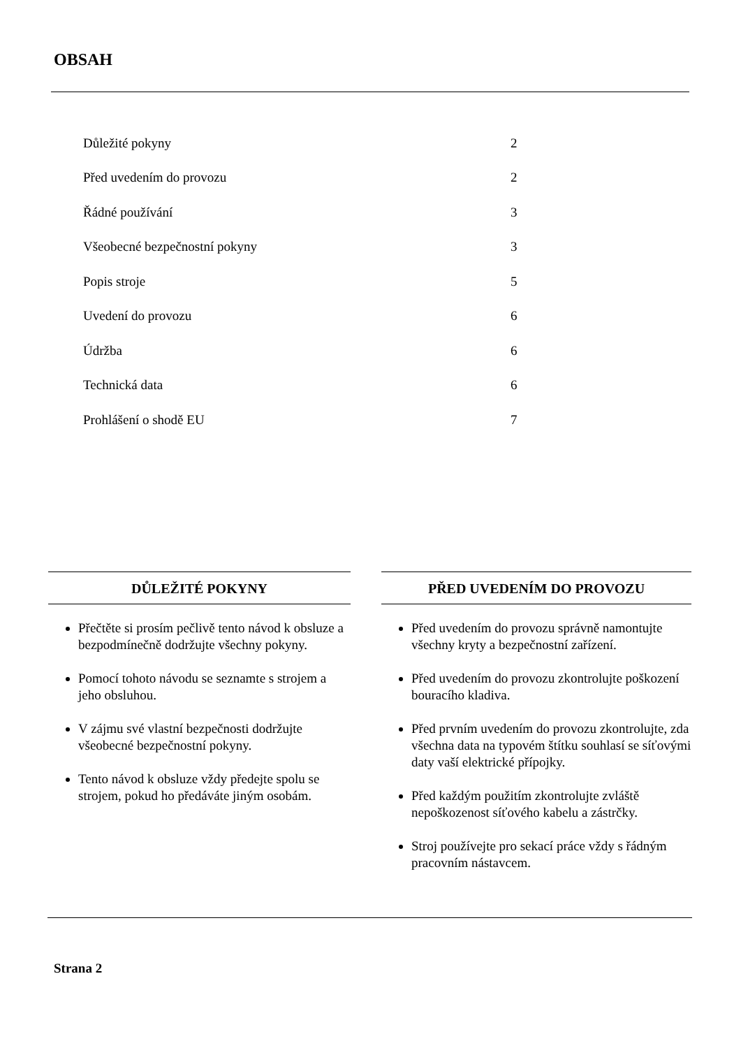OBSAH
Důležité pokyny 2
Před uvedením do provozu 2
Řádné používání 3
Všeobecné bezpečnostní pokyny 3
Popis stroje 5
Uvedení do provozu 6
Údržba 6
Technická data 6
Prohlášení o shodě EU 7
DŮLEŽITÉ POKYNY
Přečtěte si prosím pečlivě tento návod k obsluze a bezpodmínečně dodržujte všechny pokyny.
Pomocí tohoto návodu se seznamte s strojem a jeho obsluhou.
V zájmu své vlastní bezpečnosti dodržujte všeobecné bezpečnostní pokyny.
Tento návod k obsluze vždy předejte spolu se strojem, pokud ho předáváte jiným osobám.
PŘED UVEDENÍM DO PROVOZU
Před uvedením do provozu správně namontujte všechny kryty a bezpečnostní zařízení.
Před uvedením do provozu zkontrolujte poškození bouracího kladiva.
Před prvním uvedením do provozu zkontrolujte, zda všechna data na typovém štítku souhlasí se síťovými daty vaší elektrické přípojky.
Před každým použitím zkontrolujte zvláště nepoškozenost síťového kabelu a zástrčky.
Stroj používejte pro sekací práce vždy s řádným pracovním nástavcem.
Strana 2